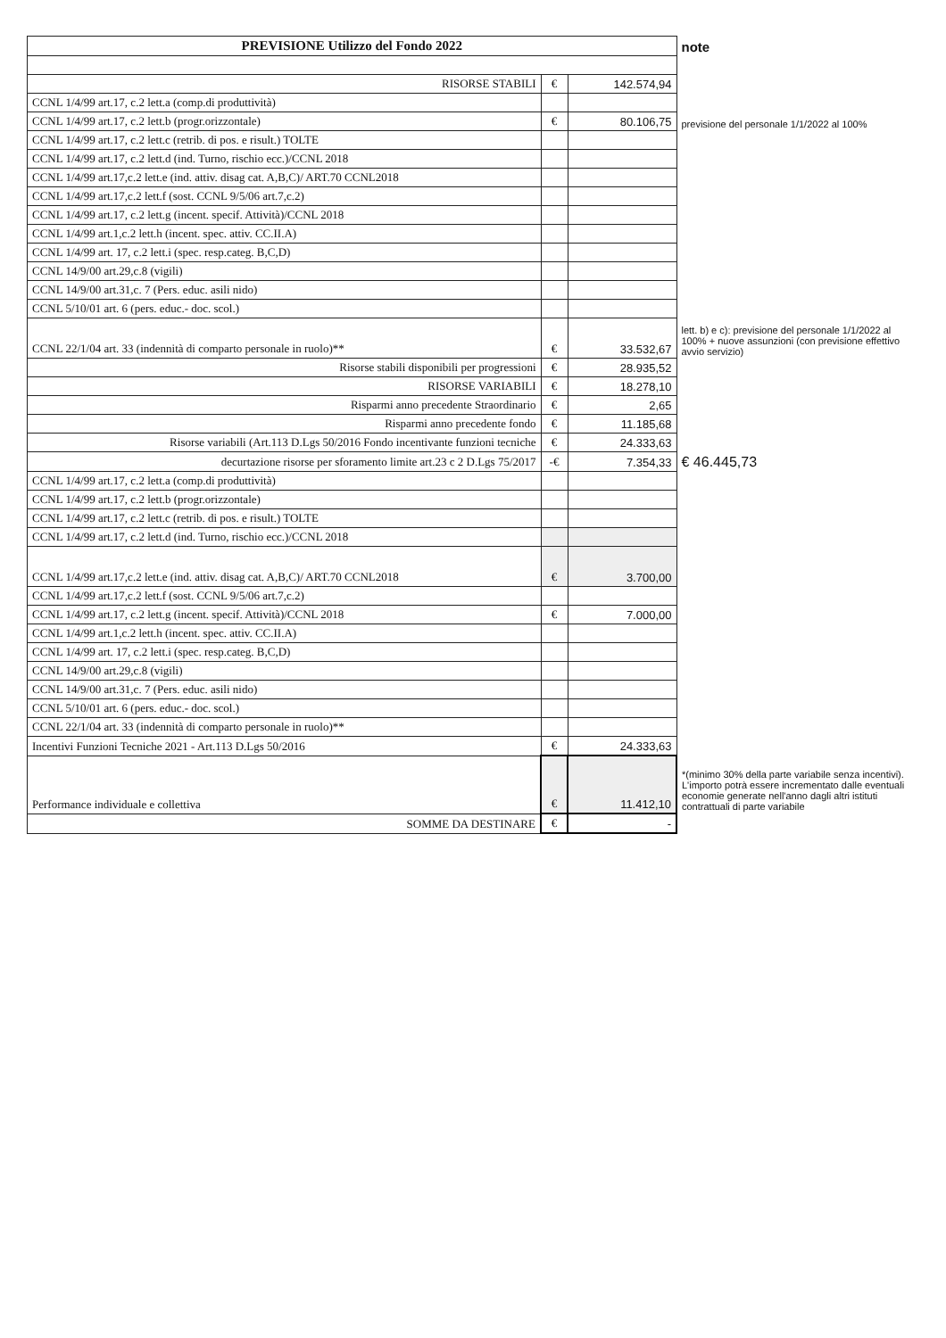| PREVISIONE Utilizzo del Fondo 2022 | | | note |
| --- | --- | --- | --- |
| RISORSE STABILI | € | 142.574,94 | |
| CCNL 1/4/99 art.17, c.2 lett.a (comp.di produttività) | | | |
| CCNL 1/4/99 art.17, c.2 lett.b (progr.orizzontale) | € | 80.106,75 | previsione del personale 1/1/2022 al 100% |
| CCNL 1/4/99 art.17, c.2 lett.c (retrib. di pos. e risult.) TOLTE | | | |
| CCNL 1/4/99 art.17, c.2 lett.d (ind. Turno, rischio ecc.)/CCNL 2018 | | | |
| CCNL 1/4/99 art.17,c.2 lett.e (ind. attiv. disag cat. A,B,C)/ ART.70 CCNL2018 | | | |
| CCNL 1/4/99 art.17,c.2 lett.f (sost. CCNL 9/5/06 art.7,c.2) | | | |
| CCNL 1/4/99 art.17, c.2 lett.g (incent. specif. Attività)/CCNL 2018 | | | |
| CCNL 1/4/99 art.1,c.2 lett.h (incent. spec. attiv. CC.II.A) | | | |
| CCNL 1/4/99 art. 17, c.2 lett.i (spec. resp.categ. B,C,D) | | | |
| CCNL 14/9/00 art.29,c.8 (vigili) | | | |
| CCNL 14/9/00 art.31,c. 7 (Pers. educ. asili nido) | | | |
| CCNL 5/10/01 art. 6 (pers. educ.- doc. scol.) | | | |
| CCNL 22/1/04 art. 33 (indennità di comparto personale in ruolo)** | € | 33.532,67 | lett. b) e c): previsione del personale 1/1/2022 al 100% + nuove assunzioni (con previsione effettivo avvio servizio) |
| Risorse stabili disponibili per progressioni | € | 28.935,52 | |
| RISORSE VARIABILI | € | 18.278,10 | |
| Risparmi anno precedente Straordinario | € | 2,65 | |
| Risparmi anno precedente fondo | € | 11.185,68 | |
| Risorse variabili (Art.113 D.Lgs 50/2016 Fondo incentivante funzioni tecniche | € | 24.333,63 | |
| decurtazione risorse per sforamento limite art.23 c 2 D.Lgs 75/2017 | -€ | 7.354,33 | € 46.445,73 |
| CCNL 1/4/99 art.17, c.2 lett.a (comp.di produttività) | | | |
| CCNL 1/4/99 art.17, c.2 lett.b (progr.orizzontale) | | | |
| CCNL 1/4/99 art.17, c.2 lett.c (retrib. di pos. e risult.) TOLTE | | | |
| CCNL 1/4/99 art.17, c.2 lett.d (ind. Turno, rischio ecc.)/CCNL 2018 | | | |
| CCNL 1/4/99 art.17,c.2 lett.e (ind. attiv. disag cat. A,B,C)/ ART.70 CCNL2018 | € | 3.700,00 | |
| CCNL 1/4/99 art.17,c.2 lett.f (sost. CCNL 9/5/06 art.7,c.2) | | | |
| CCNL 1/4/99 art.17, c.2 lett.g (incent. specif. Attività)/CCNL 2018 | € | 7.000,00 | |
| CCNL 1/4/99 art.1,c.2 lett.h (incent. spec. attiv. CC.II.A) | | | |
| CCNL 1/4/99 art. 17, c.2 lett.i (spec. resp.categ. B,C,D) | | | |
| CCNL 14/9/00 art.29,c.8 (vigili) | | | |
| CCNL 14/9/00 art.31,c. 7 (Pers. educ. asili nido) | | | |
| CCNL 5/10/01 art. 6 (pers. educ.- doc. scol.) | | | |
| CCNL 22/1/04 art. 33 (indennità di comparto personale in ruolo)** | | | |
| Incentivi Funzioni Tecniche 2021 - Art.113 D.Lgs 50/2016 | € | 24.333,63 | |
| Performance individuale e collettiva | € | 11.412,10 | *(minimo 30% della parte variabile senza incentivi). L'importo potrà essere incrementato dalle eventuali economie generate nell'anno dagli altri istituti contrattuali di parte variabile |
| SOMME DA DESTINARE | € | - | |